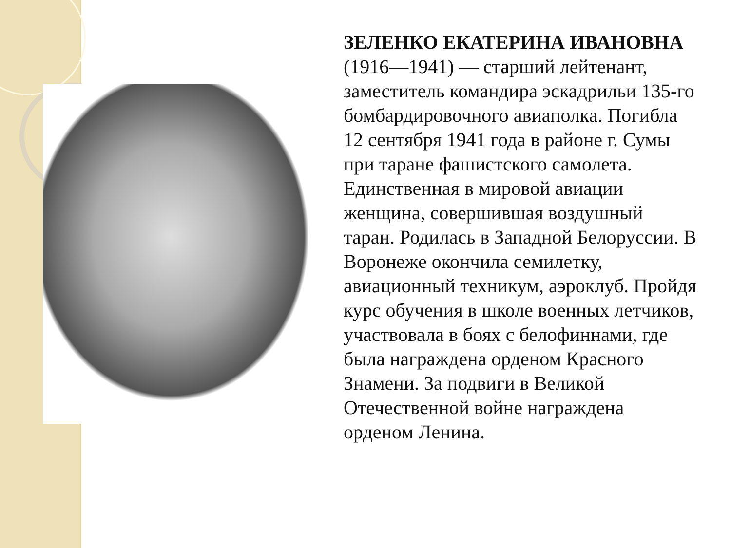ЗЕЛЕНКО ЕКАТЕРИНА ИВАНОВНА (1916—1941) — старший лейтенант, заместитель командира эскадрильи 135-го бомбардировочного авиаполка. Погибла 12 сентября 1941 года в районе г. Сумы при таране фашистского самолета. Единственная в мировой авиации женщина, совершившая воздушный таран. Родилась в Западной Белоруссии. В Воронеже окончила семилетку, авиационный техникум, аэроклуб. Пройдя курс обучения в школе военных летчиков, участвовала в боях с белофиннами, где была награждена орденом Красного Знамени. За подвиги в Великой Отечественной войне награждена орденом Ленина.